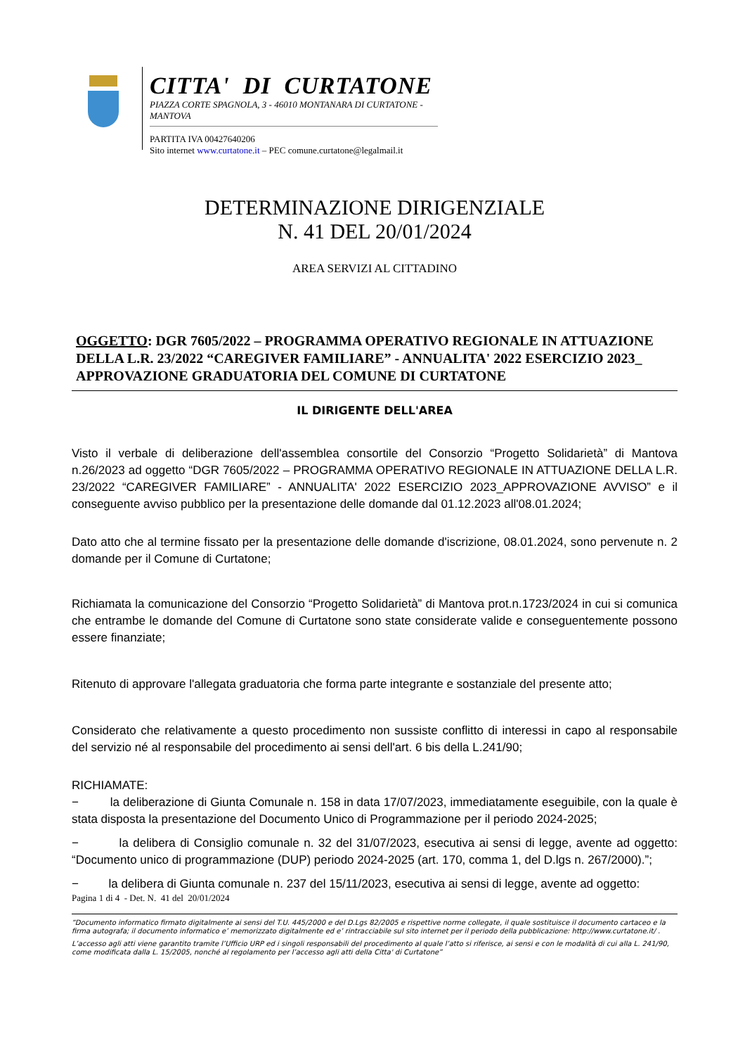CITTA' DI CURTATONE
PIAZZA CORTE SPAGNOLA, 3 - 46010 MONTANARA DI CURTATONE - MANTOVA
PARTITA IVA 00427640206
Sito internet www.curtatone.it – PEC comune.curtatone@legalmail.it
DETERMINAZIONE DIRIGENZIALE
N. 41 DEL 20/01/2024
AREA SERVIZI AL CITTADINO
OGGETTO: DGR 7605/2022 – PROGRAMMA OPERATIVO REGIONALE IN ATTUAZIONE DELLA L.R. 23/2022 “CAREGIVER FAMILIARE” - ANNUALITA' 2022 ESERCIZIO 2023_ APPROVAZIONE GRADUATORIA DEL COMUNE DI CURTATONE
IL DIRIGENTE DELL'AREA
Visto il verbale di deliberazione dell'assemblea consortile del Consorzio “Progetto Solidarietà” di Mantova n.26/2023 ad oggetto “DGR 7605/2022 – PROGRAMMA OPERATIVO REGIONALE IN ATTUAZIONE DELLA L.R. 23/2022 “CAREGIVER FAMILIARE” - ANNUALITA' 2022 ESERCIZIO 2023_APPROVAZIONE AVVISO” e il conseguente avviso pubblico per la presentazione delle domande dal 01.12.2023 all'08.01.2024;
Dato atto che al termine fissato per la presentazione delle domande d'iscrizione, 08.01.2024, sono pervenute n. 2 domande per il Comune di Curtatone;
Richiamata la comunicazione del Consorzio “Progetto Solidarietà” di Mantova prot.n.1723/2024 in cui si comunica che entrambe le domande del Comune di Curtatone sono state considerate valide e conseguentemente possono essere finanziate;
Ritenuto di approvare l'allegata graduatoria che forma parte integrante e sostanziale del presente atto;
Considerato che relativamente a questo procedimento non sussiste conflitto di interessi in capo al responsabile del servizio né al responsabile del procedimento ai sensi dell'art. 6 bis della L.241/90;
RICHIAMATE:
− la deliberazione di Giunta Comunale n. 158 in data 17/07/2023, immediatamente eseguibile, con la quale è stata disposta la presentazione del Documento Unico di Programmazione per il periodo 2024-2025;
− la delibera di Consiglio comunale n. 32 del 31/07/2023, esecutiva ai sensi di legge, avente ad oggetto: “Documento unico di programmazione (DUP) periodo 2024-2025 (art. 170, comma 1, del D.lgs n. 267/2000).”;
− la delibera di Giunta comunale n. 237 del 15/11/2023, esecutiva ai sensi di legge, avente ad oggetto:
Pagina 1 di 4 - Det. N. 41 del 20/01/2024
“Documento informatico firmato digitalmente ai sensi del T.U. 445/2000 e del D.Lgs 82/2005 e rispettive norme collegate, il quale sostituisce il documento cartaceo e la firma autografa; il documento informatico e’ memorizzato digitalmente ed e’ rintracciabile sul sito internet per il periodo della pubblicazione: http://www.curtatone.it/ .
L’accesso agli atti viene garantito tramite l’Ufficio URP ed i singoli responsabili del procedimento al quale l’atto si riferisce, ai sensi e con le modalità di cui alla L. 241/90, come modificata dalla L. 15/2005, nonché al regolamento per l’accesso agli atti della Citta' di Curtatone”